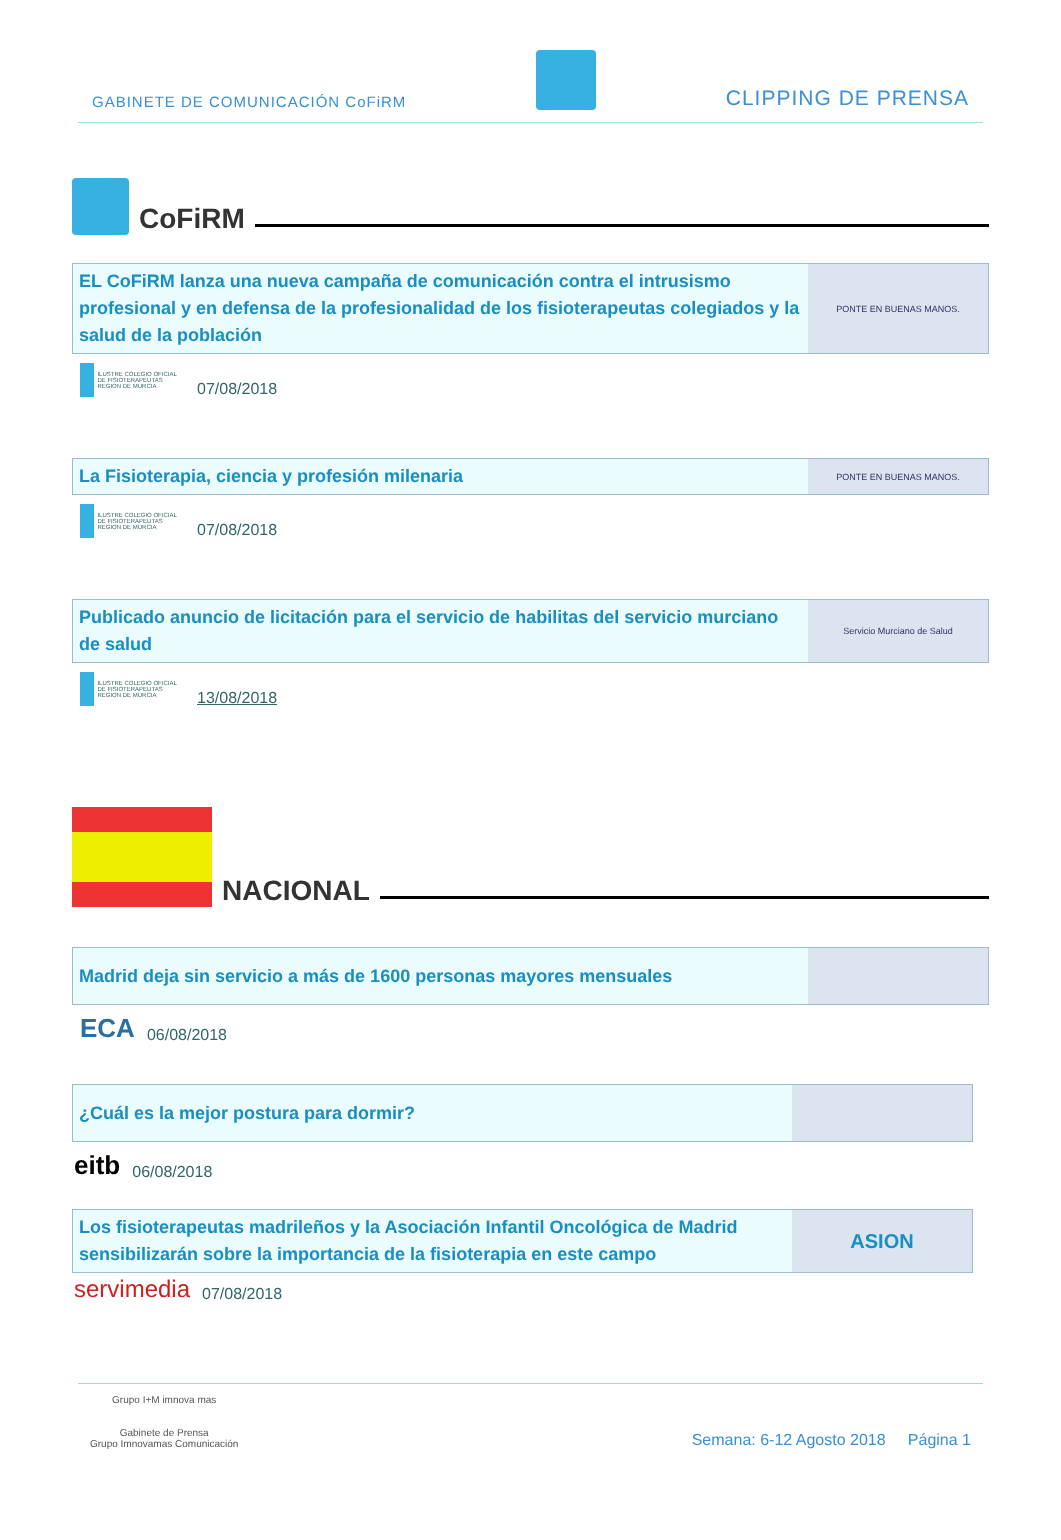GABINETE DE COMUNICACIÓN CoFiRM CLIPPING DE PRENSA
CoFiRM
EL CoFiRM lanza una nueva campaña de comunicación contra el intrusismo profesional y en defensa de la profesionalidad de los fisioterapeutas colegiados y la salud de la población
PONTE EN BUENAS MANOS.
ILUSTRE COLEGIO OFICIAL DE FISIOTERAPEUTAS REGION DE MURCIA
07/08/2018
La Fisioterapia, ciencia y profesión milenaria
PONTE EN BUENAS MANOS.
ILUSTRE COLEGIO OFICIAL DE FISIOTERAPEUTAS REGION DE MURCIA
07/08/2018
Publicado anuncio de licitación para el servicio de habilitas del servicio murciano de salud
Servicio Murciano de Salud
ILUSTRE COLEGIO OFICIAL DE FISIOTERAPEUTAS REGION DE MURCIA
13/08/2018
NACIONAL
Madrid deja sin servicio a más de 1600 personas mayores mensuales
ECA 06/08/2018
¿Cuál es la mejor postura para dormir?
eitb 06/08/2018
Los fisioterapeutas madrileños y la Asociación Infantil Oncológica de Madrid sensibilizarán sobre la importancia de la fisioterapia en este campo
ASION
servimedia 07/08/2018
Grupo I+M imnova mas
Gabinete de Prensa
Grupo Imnovamas Comunicación
Semana: 6-12 Agosto 2018 Página 1